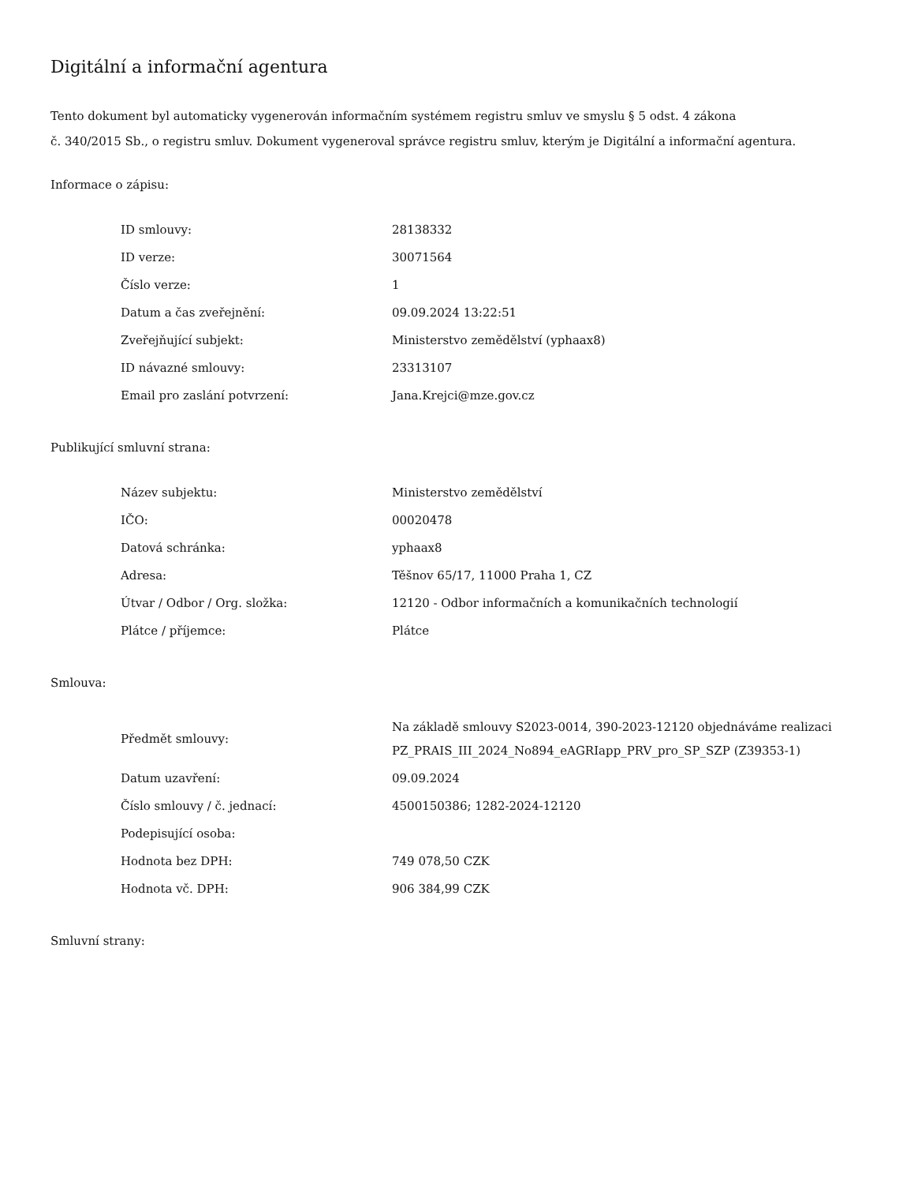Digitální a informační agentura
Tento dokument byl automaticky vygenerován informačním systémem registru smluv ve smyslu § 5 odst. 4 zákona
č. 340/2015 Sb., o registru smluv. Dokument vygeneroval správce registru smluv, kterým je Digitální a informační agentura.
Informace o zápisu:
| ID smlouvy: | 28138332 |
| ID verze: | 30071564 |
| Číslo verze: | 1 |
| Datum a čas zveřejnění: | 09.09.2024 13:22:51 |
| Zveřejňující subjekt: | Ministerstvo zemědělství (yphaax8) |
| ID návazné smlouvy: | 23313107 |
| Email pro zaslání potvrzení: | Jana.Krejci@mze.gov.cz |
Publikující smluvní strana:
| Název subjektu: | Ministerstvo zemědělství |
| IČO: | 00020478 |
| Datová schránka: | yphaax8 |
| Adresa: | Těšnov 65/17, 11000 Praha 1, CZ |
| Útvar / Odbor / Org. složka: | 12120 - Odbor informačních a komunikačních technologií |
| Plátce / příjemce: | Plátce |
Smlouva:
| Předmět smlouvy: | Na základě smlouvy S2023-0014, 390-2023-12120 objednáváme realizaci PZ_PRAIS_III_2024_No894_eAGRIapp_PRV_pro_SP_SZP (Z39353-1) |
| Datum uzavření: | 09.09.2024 |
| Číslo smlouvy / č. jednací: | 4500150386; 1282-2024-12120 |
| Podepisující osoba: | |
| Hodnota bez DPH: | 749 078,50 CZK |
| Hodnota vč. DPH: | 906 384,99 CZK |
Smluvní strany: